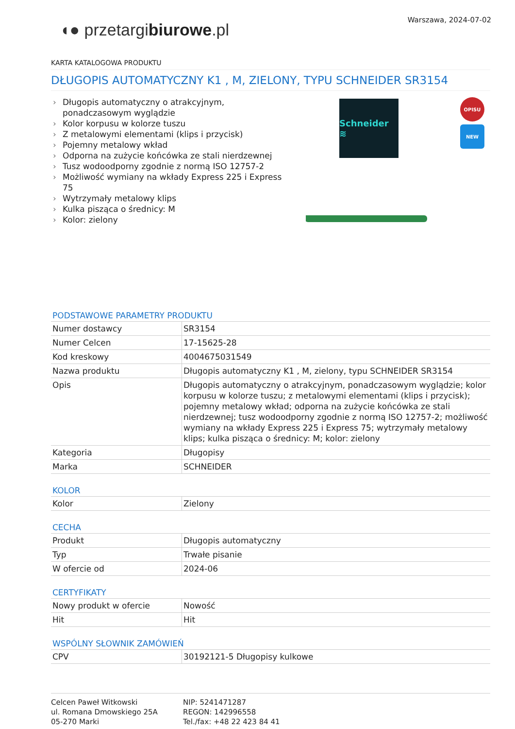◖● przetargibiurowe.pl
Warszawa, 2024-07-02
KARTA KATALOGOWA PRODUKTU
DŁUGOPIS AUTOMATYCZNY K1 , M, ZIELONY, TYPU SCHNEIDER SR3154
› Długopis automatyczny o atrakcyjnym, ponadczasowym wyglądzie
› Kolor korpusu w kolorze tuszu
› Z metalowymi elementami (klips i przycisk)
› Pojemny metalowy wkład
› Odporna na zużycie końcówka ze stali nierdzewnej
› Tusz wodoodporny zgodnie z normą ISO 12757-2
› Możliwość wymiany na wkłady Express 225 i Express 75
› Wytrzymały metalowy klips
› Kulka pisząca o średnicy: M
› Kolor: zielony
Schneider ≋
OPISU
NEW
PODSTAWOWE PARAMETRY PRODUKTU
| Numer dostawcy | SR3154 |
| Numer Celcen | 17-15625-28 |
| Kod kreskowy | 4004675031549 |
| Nazwa produktu | Długopis automatyczny K1 , M, zielony, typu SCHNEIDER SR3154 |
| Opis | Długopis automatyczny o atrakcyjnym, ponadczasowym wyglądzie; kolor korpusu w kolorze tuszu; z metalowymi elementami (klips i przycisk); pojemny metalowy wkład; odporna na zużycie końcówka ze stali nierdzewnej; tusz wodoodporny zgodnie z normą ISO 12757-2; możliwość wymiany na wkłady Express 225 i Express 75; wytrzymały metalowy klips; kulka pisząca o średnicy: M; kolor: zielony |
| Kategoria | Długopisy |
| Marka | SCHNEIDER |
KOLOR
| Kolor | Zielony |
CECHA
| Produkt | Długopis automatyczny |
| Typ | Trwałe pisanie |
| W ofercie od | 2024-06 |
CERTYFIKATY
| Nowy produkt w ofercie | Nowość |
| Hit | Hit |
WSPÓLNY SŁOWNIK ZAMÓWIEŃ
| CPV | 30192121-5 Długopisy kulkowe |
Celcen Paweł Witkowski
ul. Romana Dmowskiego 25A
05-270 Marki
NIP: 5241471287
REGON: 142996558
Tel./fax: +48 22 423 84 41